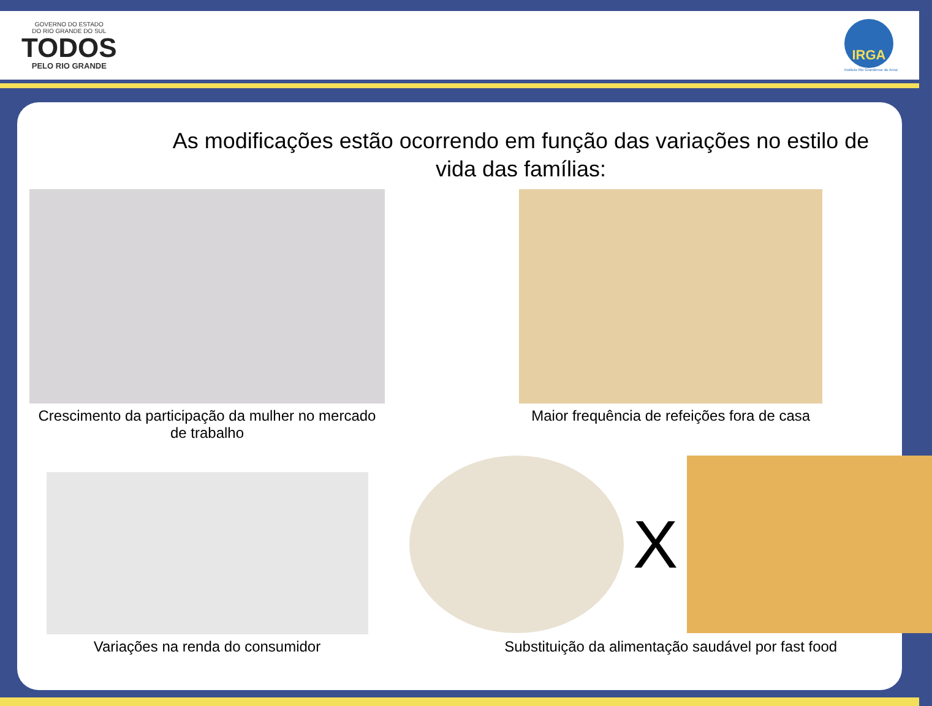GOVERNO DO ESTADO
DO RIO GRANDE DO SUL
TODOS
PELO RIO GRANDE
IRGA
Instituto Rio Grandense do Arroz
As modificações estão ocorrendo em função das variações no estilo de vida das famílias:
Crescimento da participação da mulher no mercado de trabalho
Maior frequência de refeições fora de casa
Variações na renda do consumidor
X
Substituição da alimentação saudável por fast food